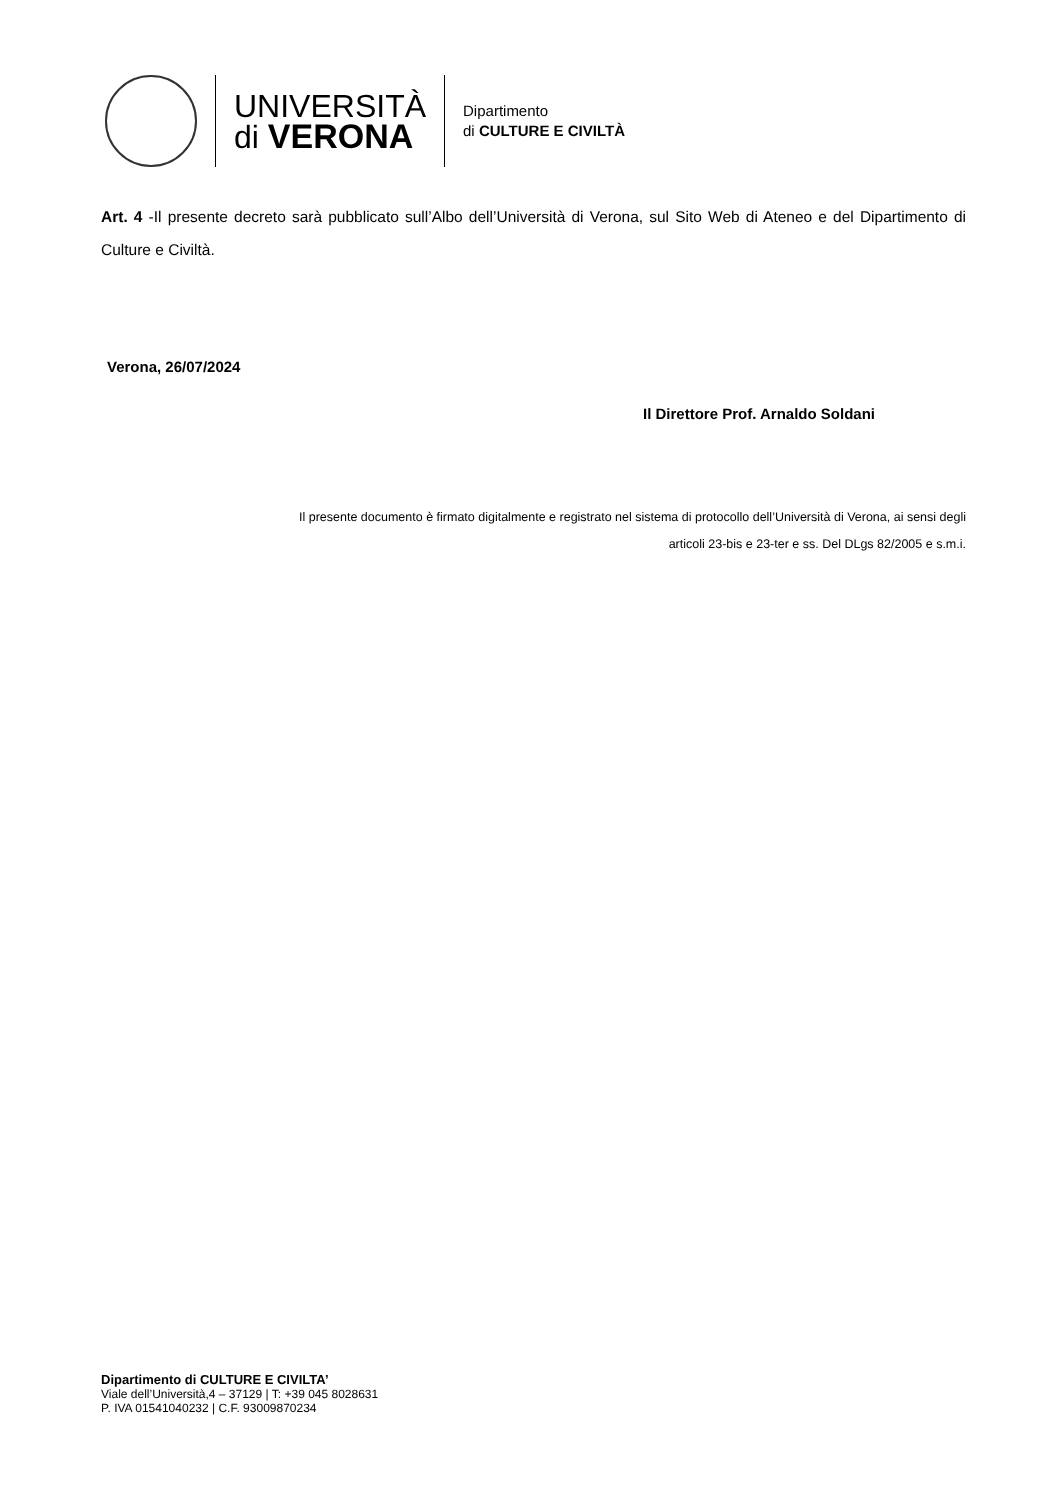UNIVERSITÀ
di VERONA
Dipartimento
di CULTURE E CIVILTÀ
Art. 4 -Il presente decreto sarà pubblicato sull’Albo dell’Università di Verona, sul Sito Web di Ateneo e del Dipartimento di Culture e Civiltà.
Verona, 26/07/2024
Il Direttore Prof. Arnaldo Soldani
Il presente documento è firmato digitalmente e registrato nel sistema di protocollo dell’Università di Verona, ai sensi degli
articoli 23-bis e 23-ter e ss. Del DLgs 82/2005 e s.m.i.
Dipartimento di CULTURE E CIVILTA’
Viale dell’Università,4 – 37129 | T: +39 045 8028631
P. IVA 01541040232 | C.F. 93009870234